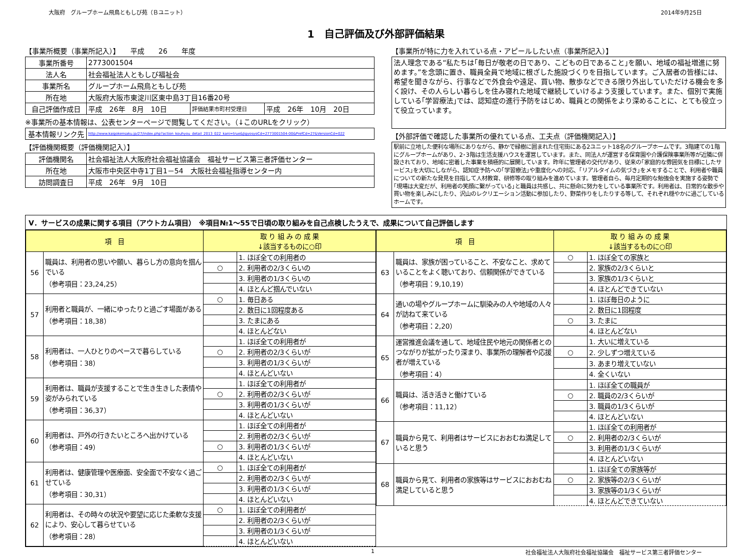大阪府　グループホーム飛鳥ともしび苑（Ｂユニット） 2014年9月25日
1　自己評価及び外部評価結果
【事業所概要（事業所記入）】　　平成　　26　　年度
| 事業所番号 | 2773001504 | | |
| 法人名 | 社会福祉法人ともしび福祉会 | | |
| 事業所名 | グループホーム飛鳥ともしび苑 | | |
| 所在地 | 大阪府大阪市東淀川区東中島3丁目16番20号 | | |
| 自己評価作成日 | 平成 26年 8月 10日 | 評価結果市町村受理日 | 平成 26年 10月 20日 |
※事業所の基本情報は、公表センターページで閲覧してください。（↓このURLをクリック）
| 基本情報リンク先 | http://www.kaigokensaku.jp/27/index.php?action_kouhyou_detail_2013_022_kani=true&JigyosyoCd=2773001504-00&PrefCd=27&VersionCd=022 |
【評価機関概要（評価機関記入）】
| 評価機関名 | 社会福祉法人大阪府社会福祉協議会 福祉サービス第三者評価センター |
| 所在地 | 大阪市中央区中寺1丁目1－54 大阪社会福祉指導センター内 |
| 訪問調査日 | 平成 26年 9月 10日 |
【事業所が特に力を入れている点・アピールしたい点（事業所記入）】
法人理念である“私たちは｢毎日が敬老の日であり、こどもの日であること｣を願い、地域の福祉増進に努めます。”を念頭に置き、職員全員で地域に根ざした施設づくりを目指しています。ご入居者の皆様には、希望を聞きながら、行事などで外食会や遠足、買い物、散歩などできる限り外出していただける機会を多く設け、その人らしい暮らしを住み寝れた地域で継続していけるよう支援しています。また、個別で実施している｢学習療法｣では、認知症の進行予防をはじめ、職員との関係をより深めることに、とても役立って役立っています。
【外部評価で確認した事業所の優れている点、工夫点（評価機関記入）】
駅前に立地した便利な場所にありながら、静かで緑樹に囲まれた住宅街にある2ユニット18名のグループホームです。3階建ての1階にグループホームがあり、2･3階は生活支援ハウスを運営しています。また、同法人が運営する保育園や介護保険事業所等が近隣に併設されており、地域に密着した事業を積極的に展開しています。昨年に管理者の交代があり、従来の｢家庭的な雰囲気を目標にしたサービス｣を大切にしながら、認知症予防への｢学習療法｣や重度化への対応、｢リアルタイムの気づき｣をメモすることで、利用者や職員についての新たな発見を目指して人材教育、研修等の取り組みを進めています。管理者自ら、毎月定期的な勉強会を実施する姿勢で｢現場は大変だが、利用者の笑顔に繋がっている｣と職員は共感し、共に懸命に努力をしている事業所です。利用者は、日常的な散歩や買い物を楽しみにしたり、沢山のレクリエーション活動に参加したり、野菜作りをしたりする等して、それぞれ穏やかに過ごしているホームです。
Ⅴ．サービスの成果に関する項目（アウトカム項目）　※項目№1～55で日頃の取り組みを自己点検したうえで、成果について自己評価します
| 項 目 | | 取 り 組 み の 成 果 ↓該当するものに○印 | |
| --- | --- | --- | --- |
| 56 | 職員は、利用者の思いや願い、暮らし方の意向を掴んでいる （参考項目：23,24,25） | | 1. ほぼ全ての利用者の |
| | | ○ | 2. 利用者の2/3くらいの |
| | | | 3. 利用者の1/3くらいの |
| | | | 4. ほとんど掴んでいない |
| 57 | 利用者と職員が、一緒にゆったりと過ごす場面がある （参考項目：18,38） | ○ | 1. 毎日ある |
| | | | 2. 数日に1回程度ある |
| | | | 3. たまにある |
| | | | 4. ほとんどない |
| 58 | 利用者は、一人ひとりのペースで暮らしている （参考項目：38） | | 1. ほぼ全ての利用者が |
| | | ○ | 2. 利用者の2/3くらいが |
| | | | 3. 利用者の1/3くらいが |
| | | | 4. ほとんどいない |
| 59 | 利用者は、職員が支援することで生き生きした表情や姿がみられている （参考項目：36,37） | | 1. ほぼ全ての利用者が |
| | | ○ | 2. 利用者の2/3くらいが |
| | | | 3. 利用者の1/3くらいが |
| | | | 4. ほとんどいない |
| 60 | 利用者は、戸外の行きたいところへ出かけている （参考項目：49） | | 1. ほぼ全ての利用者が |
| | | | 2. 利用者の2/3くらいが |
| | | ○ | 3. 利用者の1/3くらいが |
| | | | 4. ほとんどいない |
| 61 | 利用者は、健康管理や医療面、安全面で不安なく過ごせている （参考項目：30,31） | ○ | 1. ほぼ全ての利用者が |
| | | | 2. 利用者の2/3くらいが |
| | | | 3. 利用者の1/3くらいが |
| | | | 4. ほとんどいない |
| 62 | 利用者は、その時々の状況や要望に応じた柔軟な支援により、安心して暮らせている （参考項目：28） | ○ | 1. ほぼ全ての利用者が |
| | | | 2. 利用者の2/3くらいが |
| | | | 3. 利用者の1/3くらいが |
| | | | 4. ほとんどいない |
| 項 目 | | 取 り 組 み の 成 果 ↓該当するものに○印 | |
| --- | --- | --- | --- |
| 63 | 職員は、家族が困っていること、不安なこと、求めていることをよく聴いており、信頼関係ができている （参考項目：9,10,19） | ○ | 1. ほぼ全ての家族と |
| | | | 2. 家族の2/3くらいと |
| | | | 3. 家族の1/3くらいと |
| | | | 4. ほとんどできていない |
| 64 | 通いの場やグループホームに馴染みの人や地域の人々が訪ねて来ている （参考項目：2,20） | | 1. ほぼ毎日のように |
| | | | 2. 数日に1回程度 |
| | | ○ | 3. たまに |
| | | | 4. ほとんどない |
| 65 | 運営推進会議を通して、地域住民や地元の関係者とのつながりが拡がったり深まり、事業所の理解者や応援者が増えている （参考項目：4） | | 1. 大いに増えている |
| | | ○ | 2. 少しずつ増えている |
| | | | 3. あまり増えていない |
| | | | 4. 全くいない |
| 66 | 職員は、活き活きと働けている （参考項目：11,12） | | 1. ほぼ全ての職員が |
| | | ○ | 2. 職員の2/3くらいが |
| | | | 3. 職員の1/3くらいが |
| | | | 4. ほとんどいない |
| 67 | 職員から見て、利用者はサービスにおおむね満足していると思う | | 1. ほぼ全ての利用者が |
| | | ○ | 2. 利用者の2/3くらいが |
| | | | 3. 利用者の1/3くらいが |
| | | | 4. ほとんどいない |
| 68 | 職員から見て、利用者の家族等はサービスにおおむね満足していると思う | | 1. ほぼ全ての家族等が |
| | | ○ | 2. 家族等の2/3くらいが |
| | | | 3. 家族等の1/3くらいが |
| | | | 4. ほとんどできていない |
1 社会福祉法人大阪府社会福祉協議会　福祉サービス第三者評価センター